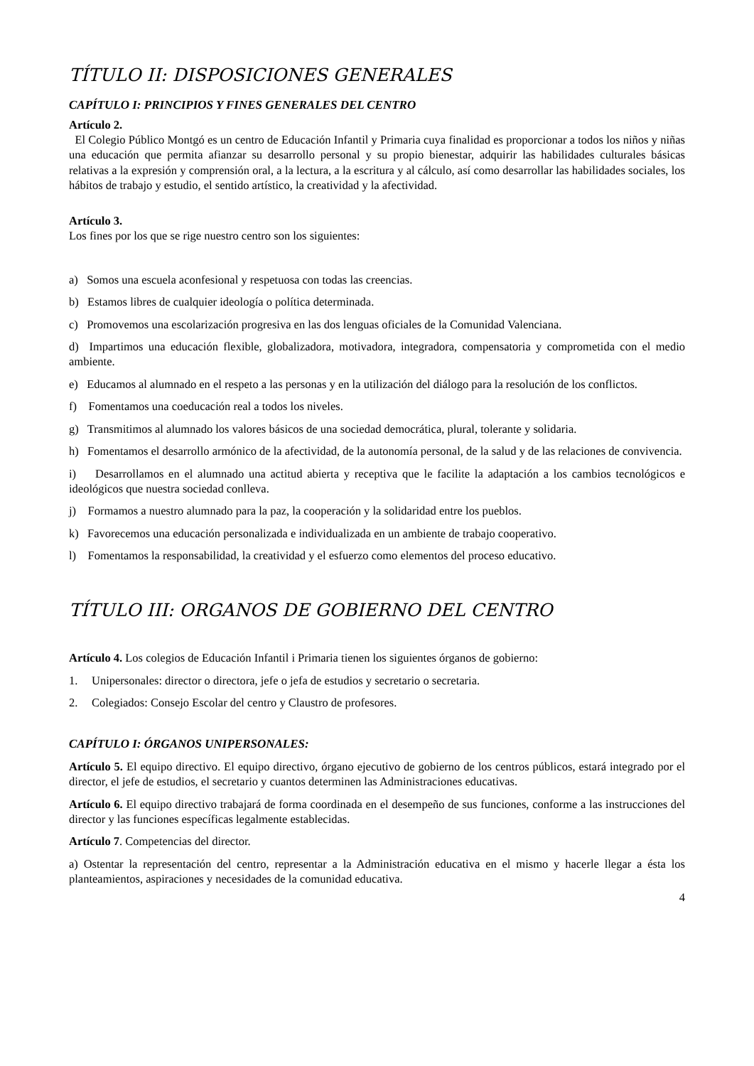TÍTULO II: DISPOSICIONES GENERALES
CAPÍTULO I: PRINCIPIOS Y FINES GENERALES DEL CENTRO
Artículo 2.
El Colegio Público Montgó es un centro de Educación Infantil y Primaria cuya finalidad es proporcionar a todos los niños y niñas una educación que permita afianzar su desarrollo personal y su propio bienestar, adquirir las habilidades culturales básicas relativas a la expresión y comprensión oral, a la lectura, a la escritura y al cálculo, así como desarrollar las habilidades sociales, los hábitos de trabajo y estudio, el sentido artístico, la creatividad y la afectividad.
Artículo 3.
Los fines por los que se rige nuestro centro son los siguientes:
a) Somos una escuela aconfesional y respetuosa con todas las creencias.
b) Estamos libres de cualquier ideología o política determinada.
c) Promovemos una escolarización progresiva en las dos lenguas oficiales de la Comunidad Valenciana.
d) Impartimos una educación flexible, globalizadora, motivadora, integradora, compensatoria y comprometida con el medio ambiente.
e) Educamos al alumnado en el respeto a las personas y en la utilización del diálogo para la resolución de los conflictos.
f) Fomentamos una coeducación real a todos los niveles.
g) Transmitimos al alumnado los valores básicos de una sociedad democrática, plural, tolerante y solidaria.
h) Fomentamos el desarrollo armónico de la afectividad, de la autonomía personal, de la salud y de las relaciones de convivencia.
i) Desarrollamos en el alumnado una actitud abierta y receptiva que le facilite la adaptación a los cambios tecnológicos e ideológicos que nuestra sociedad conlleva.
j) Formamos a nuestro alumnado para la paz, la cooperación y la solidaridad entre los pueblos.
k) Favorecemos una educación personalizada e individualizada en un ambiente de trabajo cooperativo.
l) Fomentamos la responsabilidad, la creatividad y el esfuerzo como elementos del proceso educativo.
TÍTULO III: ORGANOS DE GOBIERNO DEL CENTRO
Artículo 4. Los colegios de Educación Infantil i Primaria tienen los siguientes órganos de gobierno:
1. Unipersonales: director o directora, jefe o jefa de estudios y secretario o secretaria.
2. Colegiados: Consejo Escolar del centro y Claustro de profesores.
CAPÍTULO I: ÓRGANOS UNIPERSONALES:
Artículo 5. El equipo directivo. El equipo directivo, órgano ejecutivo de gobierno de los centros públicos, estará integrado por el director, el jefe de estudios, el secretario y cuantos determinen las Administraciones educativas.
Artículo 6. El equipo directivo trabajará de forma coordinada en el desempeño de sus funciones, conforme a las instrucciones del director y las funciones específicas legalmente establecidas.
Artículo 7. Competencias del director.
a) Ostentar la representación del centro, representar a la Administración educativa en el mismo y hacerle llegar a ésta los planteamientos, aspiraciones y necesidades de la comunidad educativa.
4